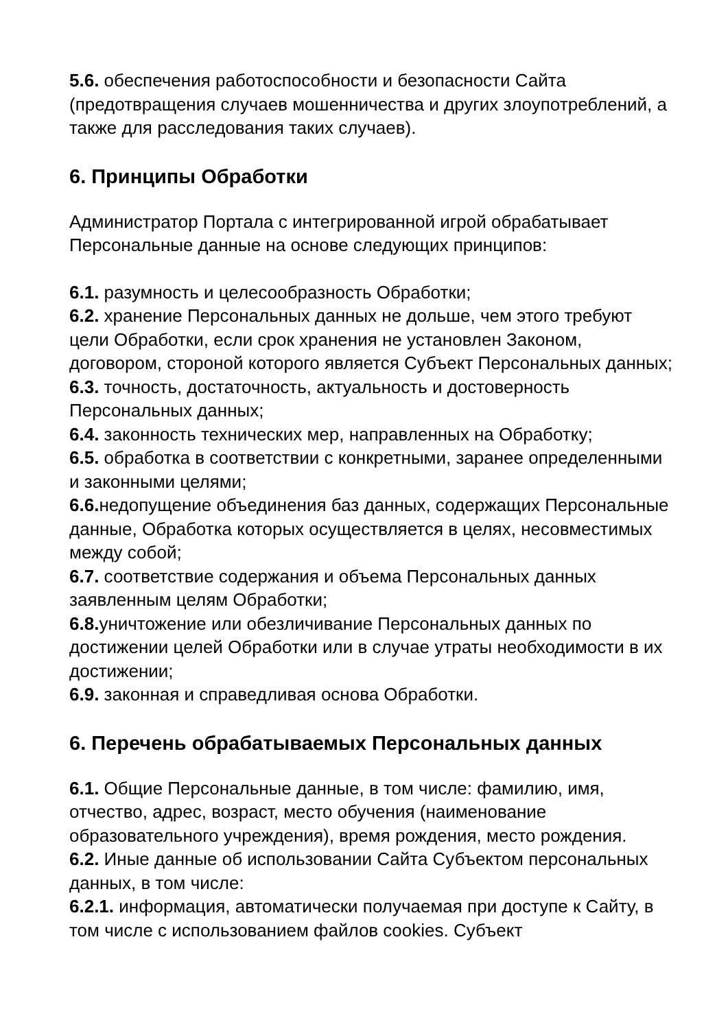5.6. обеспечения работоспособности и безопасности Сайта (предотвращения случаев мошенничества и других злоупотреблений, а также для расследования таких случаев).
6. Принципы Обработки
Администратор Портала с интегрированной игрой обрабатывает Персональные данные на основе следующих принципов:
6.1. разумность и целесообразность Обработки;
6.2. хранение Персональных данных не дольше, чем этого требуют цели Обработки, если срок хранения не установлен Законом, договором, стороной которого является Субъект Персональных данных;
6.3. точность, достаточность, актуальность и достоверность Персональных данных;
6.4. законность технических мер, направленных на Обработку;
6.5. обработка в соответствии с конкретными, заранее определенными и законными целями;
6.6. недопущение объединения баз данных, содержащих Персональные данные, Обработка которых осуществляется в целях, несовместимых между собой;
6.7. соответствие содержания и объема Персональных данных заявленным целям Обработки;
6.8. уничтожение или обезличивание Персональных данных по достижении целей Обработки или в случае утраты необходимости в их достижении;
6.9. законная и справедливая основа Обработки.
6. Перечень обрабатываемых Персональных данных
6.1. Общие Персональные данные, в том числе: фамилию, имя, отчество, адрес, возраст, место обучения (наименование образовательного учреждения), время рождения, место рождения.
6.2. Иные данные об использовании Сайта Субъектом персональных данных, в том числе:
6.2.1. информация, автоматически получаемая при доступе к Сайту, в том числе с использованием файлов cookies. Субъект